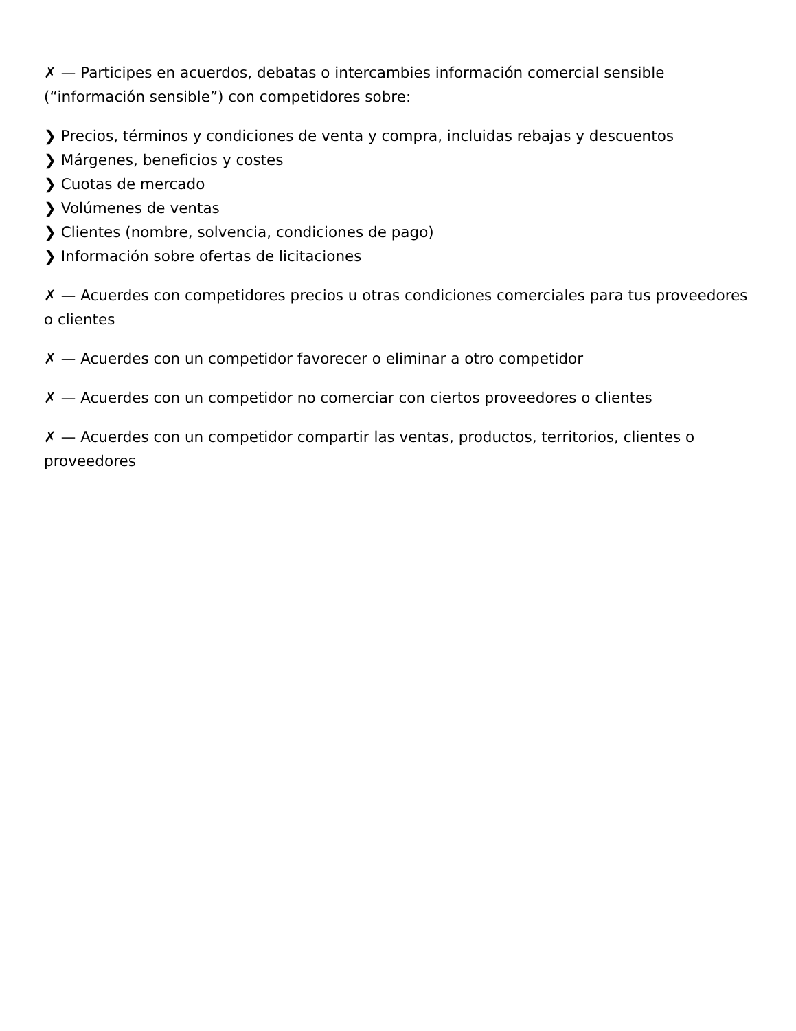✗ — Participes en acuerdos, debatas o intercambies información comercial sensible (“información sensible”) con competidores sobre:
❯ Precios, términos y condiciones de venta y compra, incluidas rebajas y descuentos
❯ Márgenes, beneficios y costes
❯ Cuotas de mercado
❯ Volúmenes de ventas
❯ Clientes (nombre, solvencia, condiciones de pago)
❯ Información sobre ofertas de licitaciones
✗ — Acuerdes con competidores precios u otras condiciones comerciales para tus proveedores o clientes
✗ — Acuerdes con un competidor favorecer o eliminar a otro competidor
✗ — Acuerdes con un competidor no comerciar con ciertos proveedores o clientes
✗ — Acuerdes con un competidor compartir las ventas, productos, territorios, clientes o proveedores